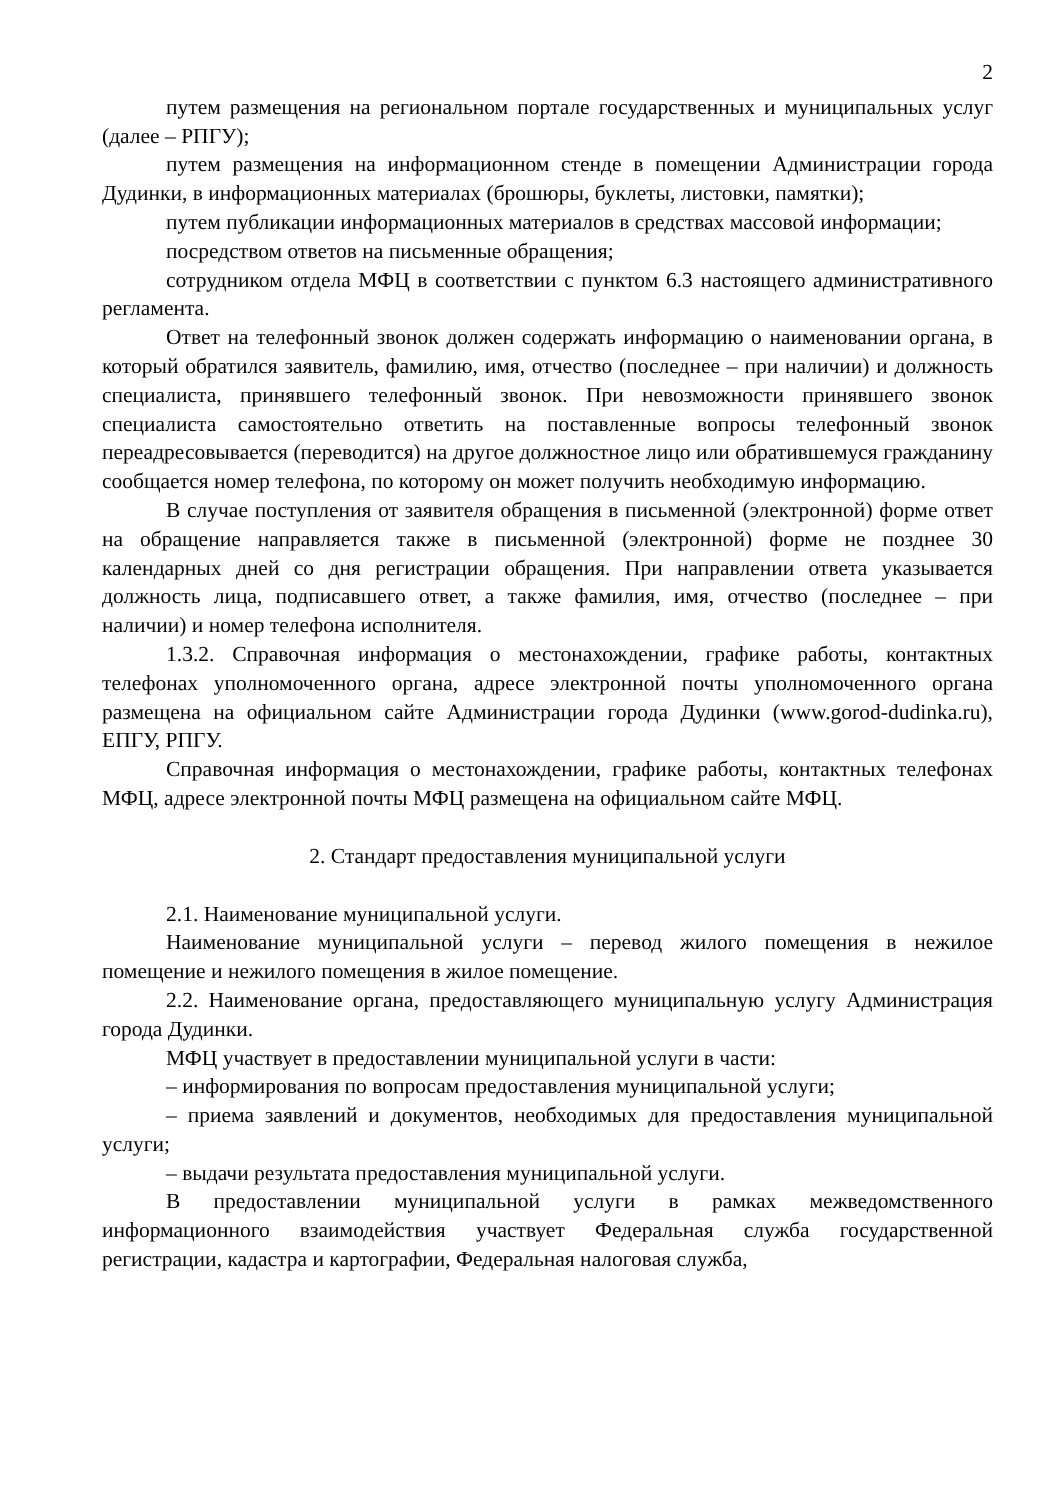2
путем размещения на региональном портале государственных и муниципальных услуг (далее – РПГУ);
путем размещения на информационном стенде в помещении Администрации города Дудинки, в информационных материалах (брошюры, буклеты, листовки, памятки);
путем публикации информационных материалов в средствах массовой информации;
посредством ответов на письменные обращения;
сотрудником отдела МФЦ в соответствии с пунктом 6.3 настоящего административного регламента.
Ответ на телефонный звонок должен содержать информацию о наименовании органа, в который обратился заявитель, фамилию, имя, отчество (последнее – при наличии) и должность специалиста, принявшего телефонный звонок. При невозможности принявшего звонок специалиста самостоятельно ответить на поставленные вопросы телефонный звонок переадресовывается (переводится) на другое должностное лицо или обратившемуся гражданину сообщается номер телефона, по которому он может получить необходимую информацию.
В случае поступления от заявителя обращения в письменной (электронной) форме ответ на обращение направляется также в письменной (электронной) форме не позднее 30 календарных дней со дня регистрации обращения. При направлении ответа указывается должность лица, подписавшего ответ, а также фамилия, имя, отчество (последнее – при наличии) и номер телефона исполнителя.
1.3.2. Справочная информация о местонахождении, графике работы, контактных телефонах уполномоченного органа, адресе электронной почты уполномоченного органа размещена на официальном сайте Администрации города Дудинки (www.gorod-dudinka.ru), ЕПГУ, РПГУ.
Справочная информация о местонахождении, графике работы, контактных телефонах МФЦ, адресе электронной почты МФЦ размещена на официальном сайте МФЦ.
2. Стандарт предоставления муниципальной услуги
2.1. Наименование муниципальной услуги.
Наименование муниципальной услуги – перевод жилого помещения в нежилое помещение и нежилого помещения в жилое помещение.
2.2. Наименование органа, предоставляющего муниципальную услугу Администрация города Дудинки.
МФЦ участвует в предоставлении муниципальной услуги в части:
– информирования по вопросам предоставления муниципальной услуги;
– приема заявлений и документов, необходимых для предоставления муниципальной услуги;
– выдачи результата предоставления муниципальной услуги.
В предоставлении муниципальной услуги в рамках межведомственного информационного взаимодействия участвует Федеральная служба государственной регистрации, кадастра и картографии, Федеральная налоговая служба,